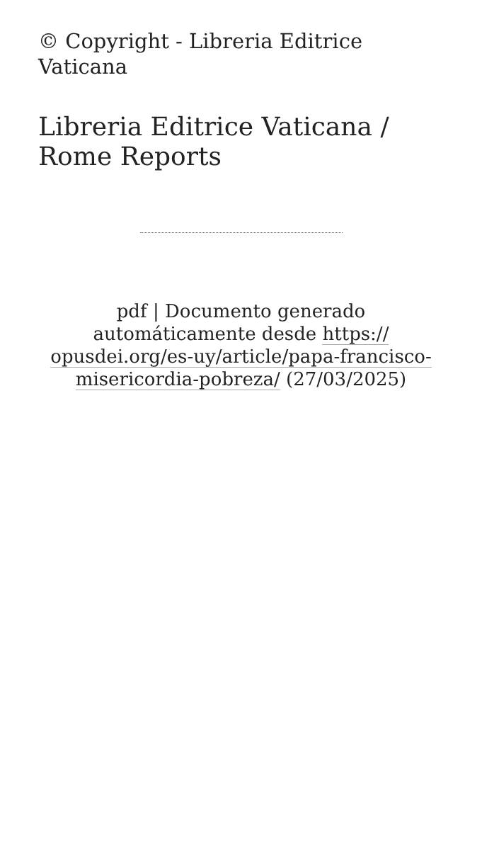© Copyright - Libreria Editrice Vaticana
Libreria Editrice Vaticana / Rome Reports
pdf | Documento generado automáticamente desde https:// opusdei.org/es-uy/article/papa-francisco-misericordia-pobreza/ (27/03/2025)